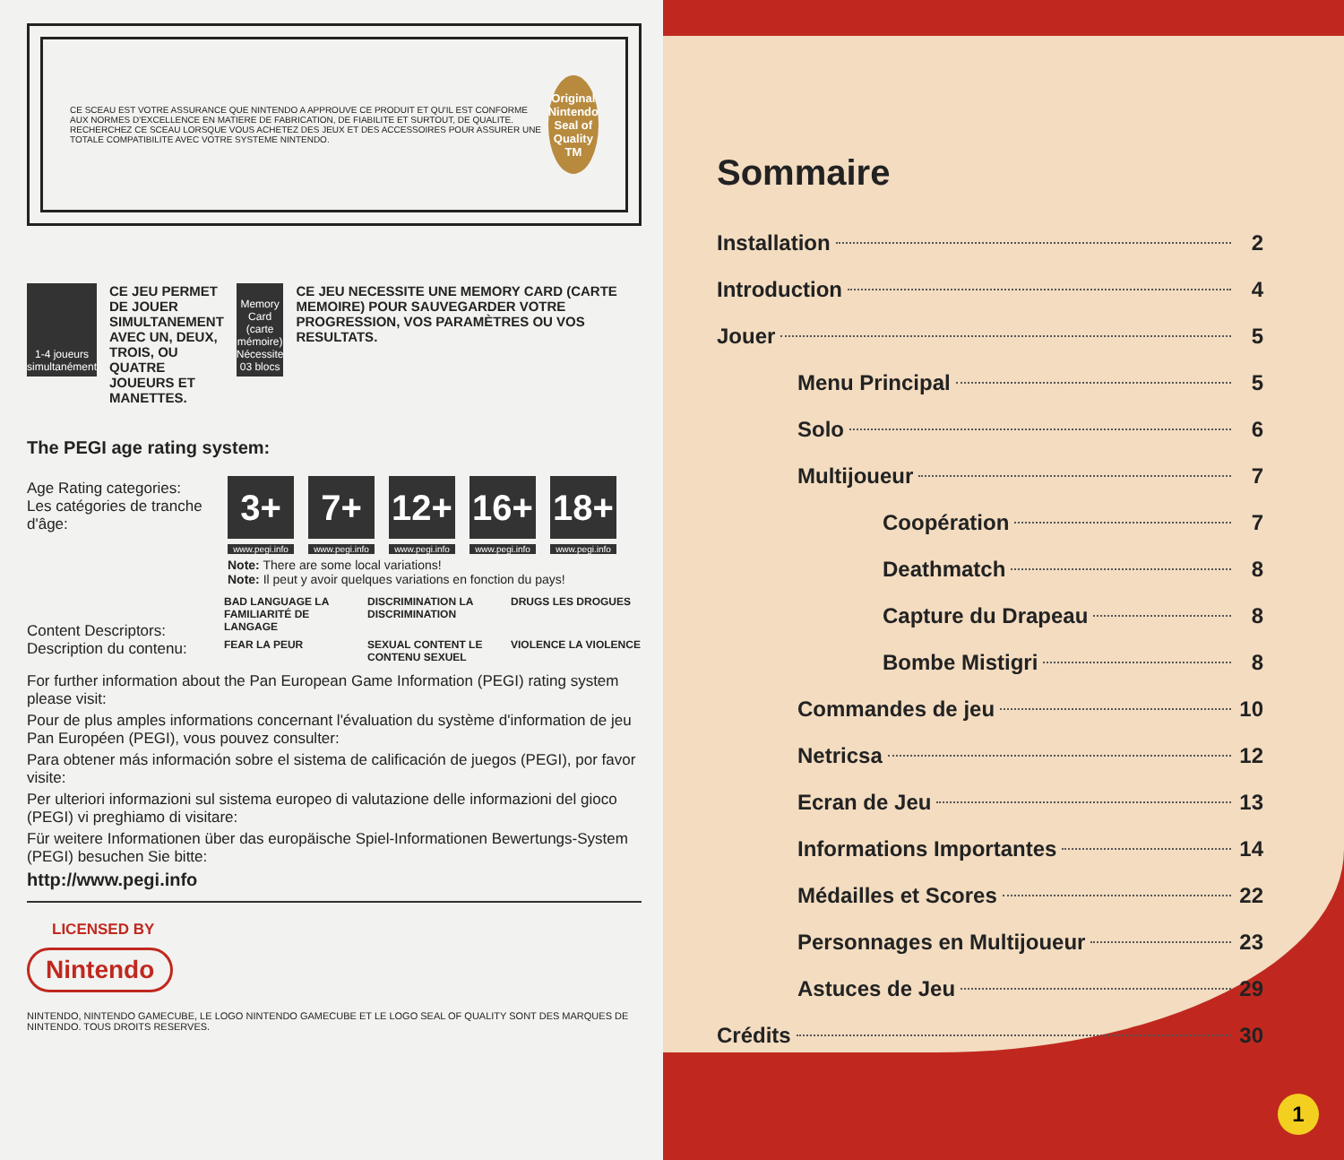CE SCEAU EST VOTRE ASSURANCE QUE NINTENDO A APPROUVE CE PRODUIT ET QU'IL EST CONFORME AUX NORMES D'EXCELLENCE EN MATIERE DE FABRICATION, DE FIABILITE ET SURTOUT, DE QUALITE. RECHERCHEZ CE SCEAU LORSQUE VOUS ACHETEZ DES JEUX ET DES ACCESSOIRES POUR ASSURER UNE TOTALE COMPATIBILITE AVEC VOTRE SYSTEME NINTENDO.
Original
Nintendo
Seal of Quality
TM
1-4 joueurs simultanément
CE JEU PERMET DE JOUER SIMULTANEMENT AVEC UN, DEUX, TROIS, OU QUATRE JOUEURS ET MANETTES.
Memory Card (carte mémoire) Nécessite 03 blocs
CE JEU NECESSITE UNE MEMORY CARD (CARTE MEMOIRE) POUR SAUVEGARDER VOTRE PROGRESSION, VOS PARAMÈTRES OU VOS RESULTATS.
The PEGI age rating system:
Age Rating categories:
Les catégories de tranche d'âge:
3+
www.pegi.info
7+
www.pegi.info
12+
www.pegi.info
16+
www.pegi.info
18+
www.pegi.info
Note: There are some local variations!
Note: Il peut y avoir quelques variations en fonction du pays!
Content Descriptors:
Description du contenu:
BAD LANGUAGE LA FAMILIARITÉ DE LANGAGE
DISCRIMINATION LA DISCRIMINATION
DRUGS LES DROGUES
FEAR LA PEUR
SEXUAL CONTENT LE CONTENU SEXUEL
VIOLENCE LA VIOLENCE
For further information about the Pan European Game Information (PEGI) rating system please visit:
Pour de plus amples informations concernant l'évaluation du système d'information de jeu Pan Européen (PEGI), vous pouvez consulter:
Para obtener más información sobre el sistema de calificación de juegos (PEGI), por favor visite:
Per ulteriori informazioni sul sistema europeo di valutazione delle informazioni del gioco (PEGI) vi preghiamo di visitare:
Für weitere Informationen über das europäische Spiel-Informationen Bewertungs-System (PEGI) besuchen Sie bitte:
http://www.pegi.info
LICENSED BY
Nintendo
NINTENDO, NINTENDO GAMECUBE, LE LOGO NINTENDO GAMECUBE ET LE LOGO SEAL OF QUALITY SONT DES MARQUES DE NINTENDO. TOUS DROITS RESERVES.
Sommaire
Installation 2
Introduction 4
Jouer 5
Menu Principal 5
Solo 6
Multijoueur 7
Coopération 7
Deathmatch 8
Capture du Drapeau 8
Bombe Mistigri 8
Commandes de jeu 10
Netricsa 12
Ecran de Jeu 13
Informations Importantes 14
Médailles et Scores 22
Personnages en Multijoueur 23
Astuces de Jeu 29
Crédits 30
1